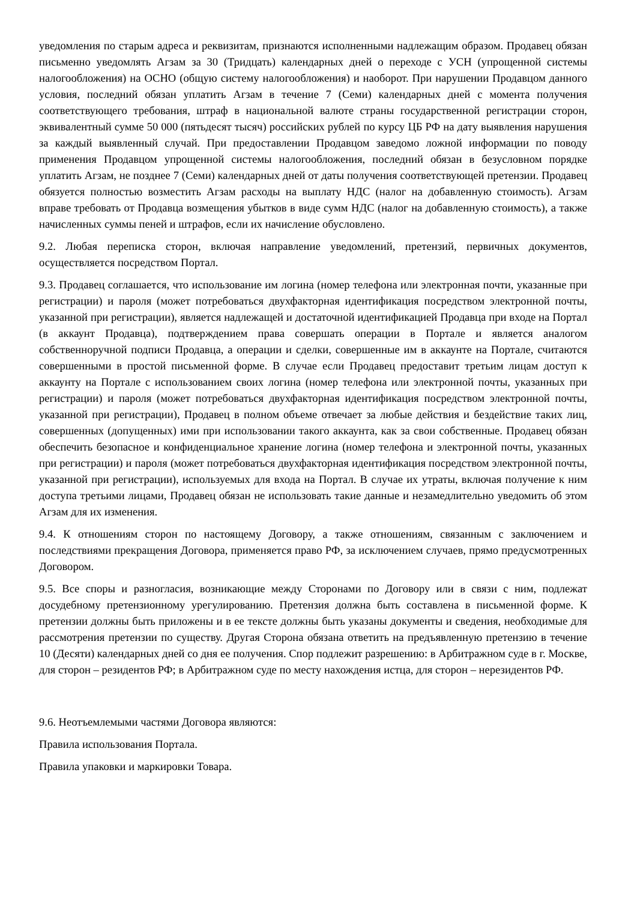уведомления по старым адреса и реквизитам, признаются исполненными надлежащим образом. Продавец обязан письменно уведомлять Агзам за 30 (Тридцать) календарных дней о переходе с УСН (упрощенной системы налогообложения) на ОСНО (общую систему налогообложения) и наоборот. При нарушении Продавцом данного условия, последний обязан уплатить Агзам в течение 7 (Семи) календарных дней с момента получения соответствующего требования, штраф в национальной валюте страны государственной регистрации сторон, эквивалентный сумме 50 000 (пятьдесят тысяч) российских рублей по курсу ЦБ РФ на дату выявления нарушения за каждый выявленный случай. При предоставлении Продавцом заведомо ложной информации по поводу применения Продавцом упрощенной системы налогообложения, последний обязан в безусловном порядке уплатить Агзам, не позднее 7 (Семи) календарных дней от даты получения соответствующей претензии. Продавец обязуется полностью возместить Агзам расходы на выплату НДС (налог на добавленную стоимость). Агзам вправе требовать от Продавца возмещения убытков в виде сумм НДС (налог на добавленную стоимость), а также начисленных суммы пеней и штрафов, если их начисление обусловлено.
9.2. Любая переписка сторон, включая направление уведомлений, претензий, первичных документов, осуществляется посредством Портал.
9.3. Продавец соглашается, что использование им логина (номер телефона или электронная почти, указанные при регистрации) и пароля (может потребоваться двухфакторная идентификация посредством электронной почты, указанной при регистрации), является надлежащей и достаточной идентификацией Продавца при входе на Портал (в аккаунт Продавца), подтверждением права совершать операции в Портале и является аналогом собственноручной подписи Продавца, а операции и сделки, совершенные им в аккаунте на Портале, считаются совершенными в простой письменной форме. В случае если Продавец предоставит третьим лицам доступ к аккаунту на Портале с использованием своих логина (номер телефона или электронной почты, указанных при регистрации) и пароля (может потребоваться двухфакторная идентификация посредством электронной почты, указанной при регистрации), Продавец в полном объеме отвечает за любые действия и бездействие таких лиц, совершенных (допущенных) ими при использовании такого аккаунта, как за свои собственные. Продавец обязан обеспечить безопасное и конфиденциальное хранение логина (номер телефона и электронной почты, указанных при регистрации) и пароля (может потребоваться двухфакторная идентификация посредством электронной почты, указанной при регистрации), используемых для входа на Портал. В случае их утраты, включая получение к ним доступа третьими лицами, Продавец обязан не использовать такие данные и незамедлительно уведомить об этом Агзам для их изменения.
9.4. К отношениям сторон по настоящему Договору, а также отношениям, связанным с заключением и последствиями прекращения Договора, применяется право РФ, за исключением случаев, прямо предусмотренных Договором.
9.5. Все споры и разногласия, возникающие между Сторонами по Договору или в связи с ним, подлежат досудебному претензионному урегулированию. Претензия должна быть составлена в письменной форме. К претензии должны быть приложены и в ее тексте должны быть указаны документы и сведения, необходимые для рассмотрения претензии по существу. Другая Сторона обязана ответить на предъявленную претензию в течение 10 (Десяти) календарных дней со дня ее получения. Спор подлежит разрешению: в Арбитражном суде в г. Москве, для сторон – резидентов РФ; в Арбитражном суде по месту нахождения истца, для сторон – нерезидентов РФ.
9.6. Неотъемлемыми частями Договора являются:
Правила использования Портала.
Правила упаковки и маркировки Товара.